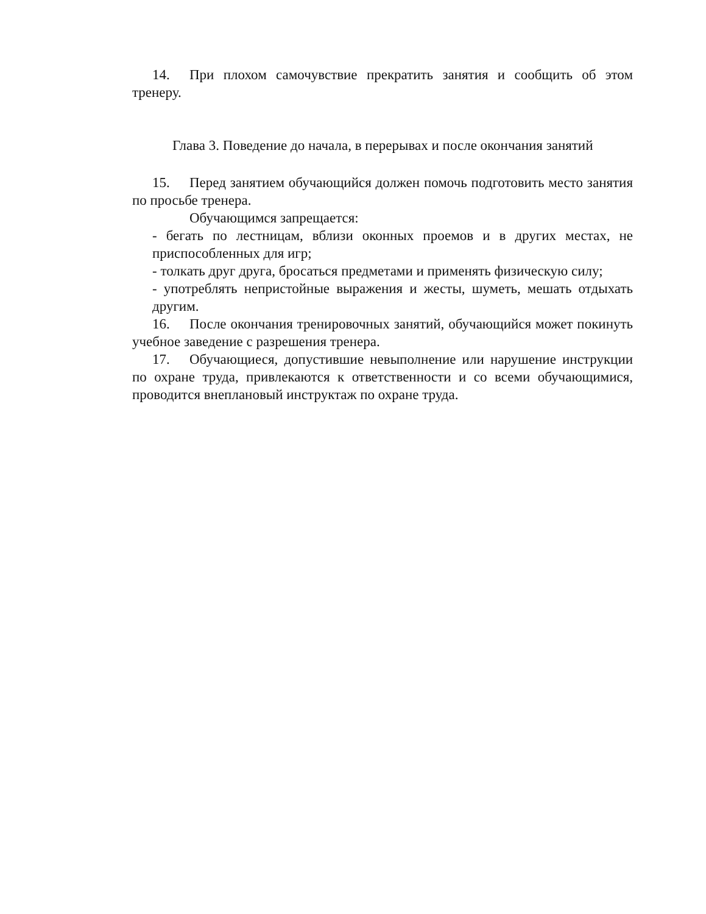14. При плохом самочувствие прекратить занятия и сообщить об этом тренеру.
Глава 3. Поведение до начала, в перерывах и после окончания занятий
15. Перед занятием обучающийся должен помочь подготовить место занятия по просьбе тренера.
Обучающимся запрещается:
- бегать по лестницам, вблизи оконных проемов и в других местах, не приспособленных для игр;
- толкать друг друга, бросаться предметами и применять физическую силу;
- употреблять непристойные выражения и жесты, шуметь, мешать отдыхать другим.
16. После окончания тренировочных занятий, обучающийся может покинуть учебное заведение с разрешения тренера.
17. Обучающиеся, допустившие невыполнение или нарушение инструкции по охране труда, привлекаются к ответственности и со всеми обучающимися, проводится внеплановый инструктаж по охране труда.